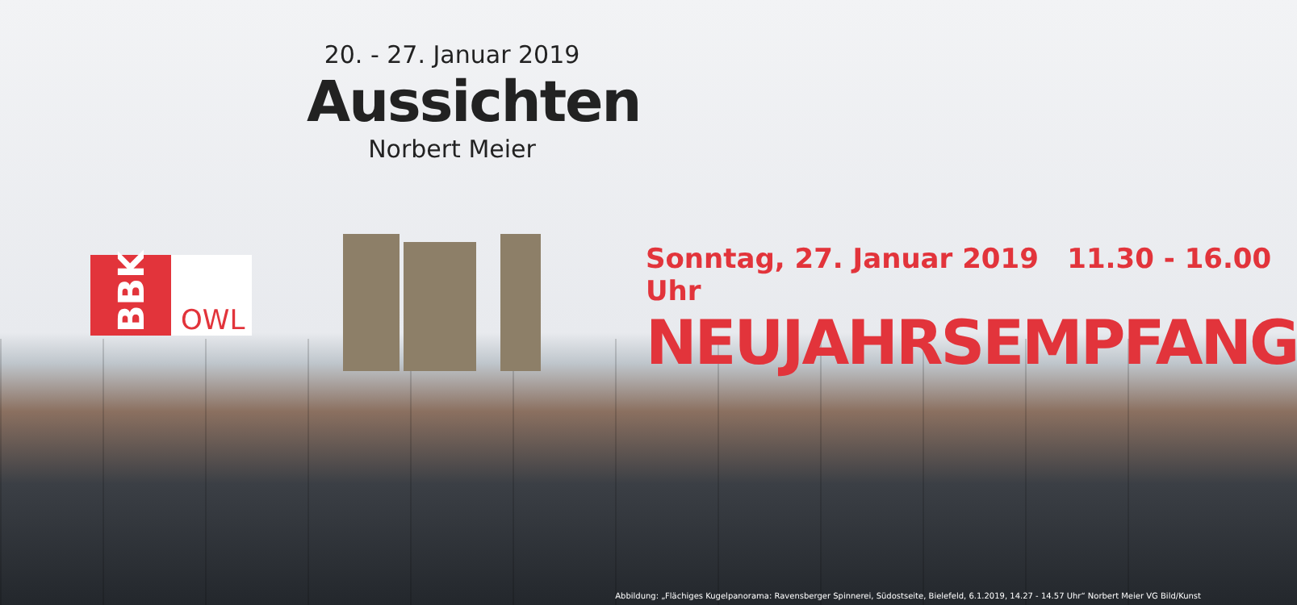20. - 27. Januar 2019
Aussichten
Norbert Meier
BBK
OWL
Sonntag, 27. Januar 2019 11.30 - 16.00 Uhr
NEUJAHRSEMPFANG
Abbildung: „Flächiges Kugelpanorama: Ravensberger Spinnerei, Südostseite, Bielefeld, 6.1.2019, 14.27 - 14.57 Uhr“ Norbert Meier VG Bild/Kunst